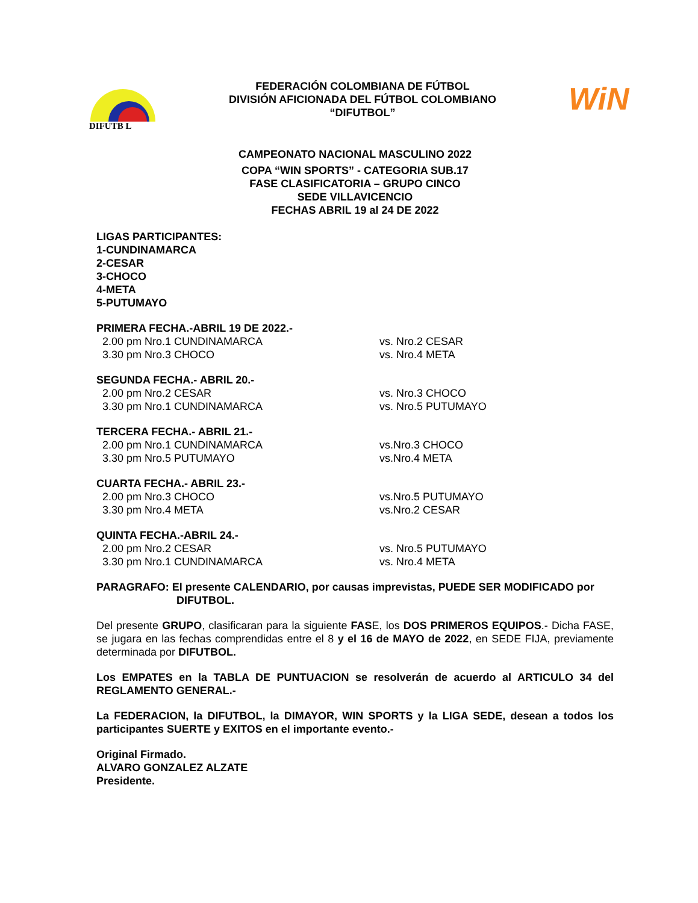DIFUTB L
FEDERACIÓN COLOMBIANA DE FÚTBOL
DIVISIÓN AFICIONADA DEL FÚTBOL COLOMBIANO
“DIFUTBOL”
WiN
CAMPEONATO NACIONAL MASCULINO 2022
COPA “WIN SPORTS” - CATEGORIA SUB.17
FASE CLASIFICATORIA – GRUPO CINCO
SEDE VILLAVICENCIO
FECHAS ABRIL 19 al 24 DE 2022
LIGAS PARTICIPANTES:
1-CUNDINAMARCA
2-CESAR
3-CHOCO
4-META
5-PUTUMAYO
PRIMERA FECHA.-ABRIL 19 DE 2022.-
2.00 pm Nro.1 CUNDINAMARCA vs. Nro.2 CESAR
3.30 pm Nro.3 CHOCO vs. Nro.4 META
SEGUNDA FECHA.- ABRIL 20.-
2.00 pm Nro.2 CESAR vs. Nro.3 CHOCO
3.30 pm Nro.1 CUNDINAMARCA vs. Nro.5 PUTUMAYO
TERCERA FECHA.- ABRIL 21.-
2.00 pm Nro.1 CUNDINAMARCA vs.Nro.3 CHOCO
3.30 pm Nro.5 PUTUMAYO vs.Nro.4 META
CUARTA FECHA.- ABRIL 23.-
2.00 pm Nro.3 CHOCO vs.Nro.5 PUTUMAYO
3.30 pm Nro.4 META vs.Nro.2 CESAR
QUINTA FECHA.-ABRIL 24.-
2.00 pm Nro.2 CESAR vs. Nro.5 PUTUMAYO
3.30 pm Nro.1 CUNDINAMARCA vs. Nro.4 META
PARAGRAFO: El presente CALENDARIO, por causas imprevistas, PUEDE SER MODIFICADO por
DIFUTBOL.
Del presente GRUPO, clasificaran para la siguiente FASE, los DOS PRIMEROS EQUIPOS.- Dicha FASE, se jugara en las fechas comprendidas entre el 8 y el 16 de MAYO de 2022, en SEDE FIJA, previamente determinada por DIFUTBOL.
Los EMPATES en la TABLA DE PUNTUACION se resolverán de acuerdo al ARTICULO 34 del REGLAMENTO GENERAL.-
La FEDERACION, la DIFUTBOL, la DIMAYOR, WIN SPORTS y la LIGA SEDE, desean a todos los participantes SUERTE y EXITOS en el importante evento.-
Original Firmado.
ALVARO GONZALEZ ALZATE
Presidente.